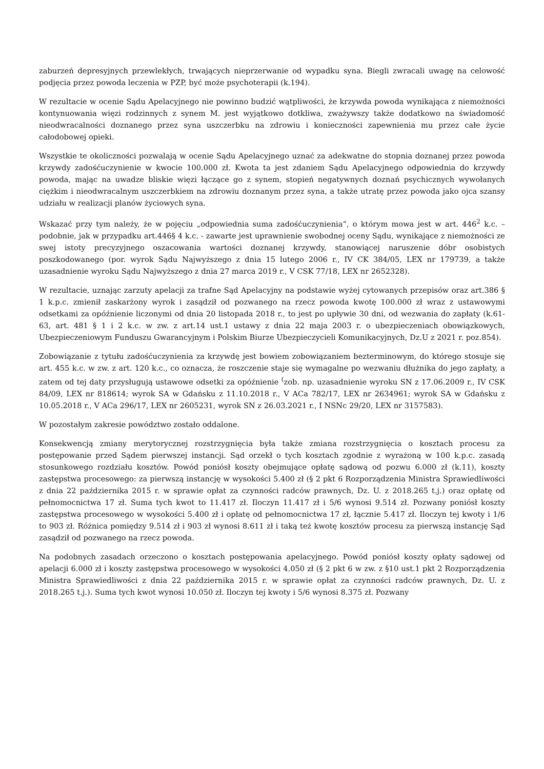zaburzeń depresyjnych przewlekłych, trwających nieprzerwanie od wypadku syna. Biegli zwracali uwagę na celowość podjęcia przez powoda leczenia w PZP, być może psychoterapii (k.194).
W rezultacie w ocenie Sądu Apelacyjnego nie powinno budzić wątpliwości, że krzywda powoda wynikająca z niemożności kontynuowania więzi rodzinnych z synem M. jest wyjątkowo dotkliwa, zważywszy także dodatkowo na świadomość nieodwracalności doznanego przez syna uszczerbku na zdrowiu i konieczności zapewnienia mu przez całe życie całodobowej opieki.
Wszystkie te okoliczności pozwalają w ocenie Sądu Apelacyjnego uznać za adekwatne do stopnia doznanej przez powoda krzywdy zadośćuczynienie w kwocie 100.000 zł. Kwota ta jest zdaniem Sądu Apelacyjnego odpowiednia do krzywdy powoda, mając na uwadze bliskie więzi łączące go z synem, stopień negatywnych doznań psychicznych wywołanych ciężkim i nieodwracalnym uszczerbkiem na zdrowiu doznanym przez syna, a także utratę przez powoda jako ojca szansy udziału w realizacji planów życiowych syna.
Wskazać przy tym należy, że w pojęciu „odpowiednia suma zadośćuczynienia”, o którym mowa jest w art. 446<sup>2</sup> k.c. – podobnie, jak w przypadku art.446§ 4 k.c. - zawarte jest uprawnienie swobodnej oceny Sądu, wynikające z niemożności ze swej istoty precyzyjnego oszacowania wartości doznanej krzywdy, stanowiącej naruszenie dóbr osobistych poszkodowanego (por. wyrok Sądu Najwyższego z dnia 15 lutego 2006 r., IV CK 384/05, LEX nr 179739, a także uzasadnienie wyroku Sądu Najwyższego z dnia 27 marca 2019 r., V CSK 77/18, LEX nr 2652328).
W rezultacie, uznając zarzuty apelacji za trafne Sąd Apelacyjny na podstawie wyżej cytowanych przepisów oraz art.386 § 1 k.p.c. zmienił zaskarżony wyrok i zasądził od pozwanego na rzecz powoda kwotę 100.000 zł wraz z ustawowymi odsetkami za opóźnienie liczonymi od dnia 20 listopada 2018 r., to jest po upływie 30 dni, od wezwania do zapłaty (k.61-63, art. 481 § 1 i 2 k.c. w zw. z art.14 ust.1 ustawy z dnia 22 maja 2003 r. o ubezpieczeniach obowiązkowych, Ubezpieczeniowym Funduszu Gwarancyjnym i Polskim Biurze Ubezpieczycieli Komunikacyjnych, Dz.U z 2021 r. poz.854).
Zobowiązanie z tytułu zadośćuczynienia za krzywdę jest bowiem zobowiązaniem bezterminowym, do którego stosuje się art. 455 k.c. w zw. z art. 120 k.c., co oznacza, że roszczenie staje się wymagalne po wezwaniu dłużnika do jego zapłaty, a zatem od tej daty przysługują ustawowe odsetki za opóźnienie <sup>(</sup>zob. np. uzasadnienie wyroku SN z 17.06.2009 r., IV CSK 84/09, LEX nr 818614; wyrok SA w Gdańsku z 11.10.2018 r., V ACa 782/17, LEX nr 2634961; wyrok SA w Gdańsku z 10.05.2018 r., V ACa 296/17, LEX nr 2605231, wyrok SN z 26.03.2021 r., I NSNc 29/20, LEX nr 3157583).
W pozostałym zakresie powództwo zostało oddalone.
Konsekwencją zmiany merytorycznej rozstrzygnięcia była także zmiana rozstrzygnięcia o kosztach procesu za postępowanie przed Sądem pierwszej instancji. Sąd orzekł o tych kosztach zgodnie z wyrażoną w 100 k.p.c. zasadą stosunkowego rozdziału kosztów. Powód poniósł koszty obejmujące opłatę sądową od pozwu 6.000 zł (k.11), koszty zastępstwa procesowego: za pierwszą instancję w wysokości 5.400 zł (§ 2 pkt 6 Rozporządzenia Ministra Sprawiedliwości z dnia 22 października 2015 r. w sprawie opłat za czynności radców prawnych, Dz. U. z 2018.265 t.j.) oraz opłatę od pełnomocnictwa 17 zł. Suma tych kwot to 11.417 zł. Iloczyn 11.417 zł i 5/6 wynosi 9.514 zł. Pozwany poniósł koszty zastępstwa procesowego w wysokości 5.400 zł i opłatę od pełnomocnictwa 17 zł, łącznie 5.417 zł. Iloczyn tej kwoty i 1/6 to 903 zł. Różnica pomiędzy 9.514 zł i 903 zł wynosi 8.611 zł i taką też kwotę kosztów procesu za pierwszą instancję Sąd zasądził od pozwanego na rzecz powoda.
Na podobnych zasadach orzeczono o kosztach postępowania apelacyjnego. Powód poniósł koszty opłaty sądowej od apelacji 6.000 zł i koszty zastępstwa procesowego w wysokości 4.050 zł (§ 2 pkt 6 w zw. z §10 ust.1 pkt 2 Rozporządzenia Ministra Sprawiedliwości z dnia 22 października 2015 r. w sprawie opłat za czynności radców prawnych, Dz. U. z 2018.265 t.j.). Suma tych kwot wynosi 10.050 zł. Iloczyn tej kwoty i 5/6 wynosi 8.375 zł. Pozwany